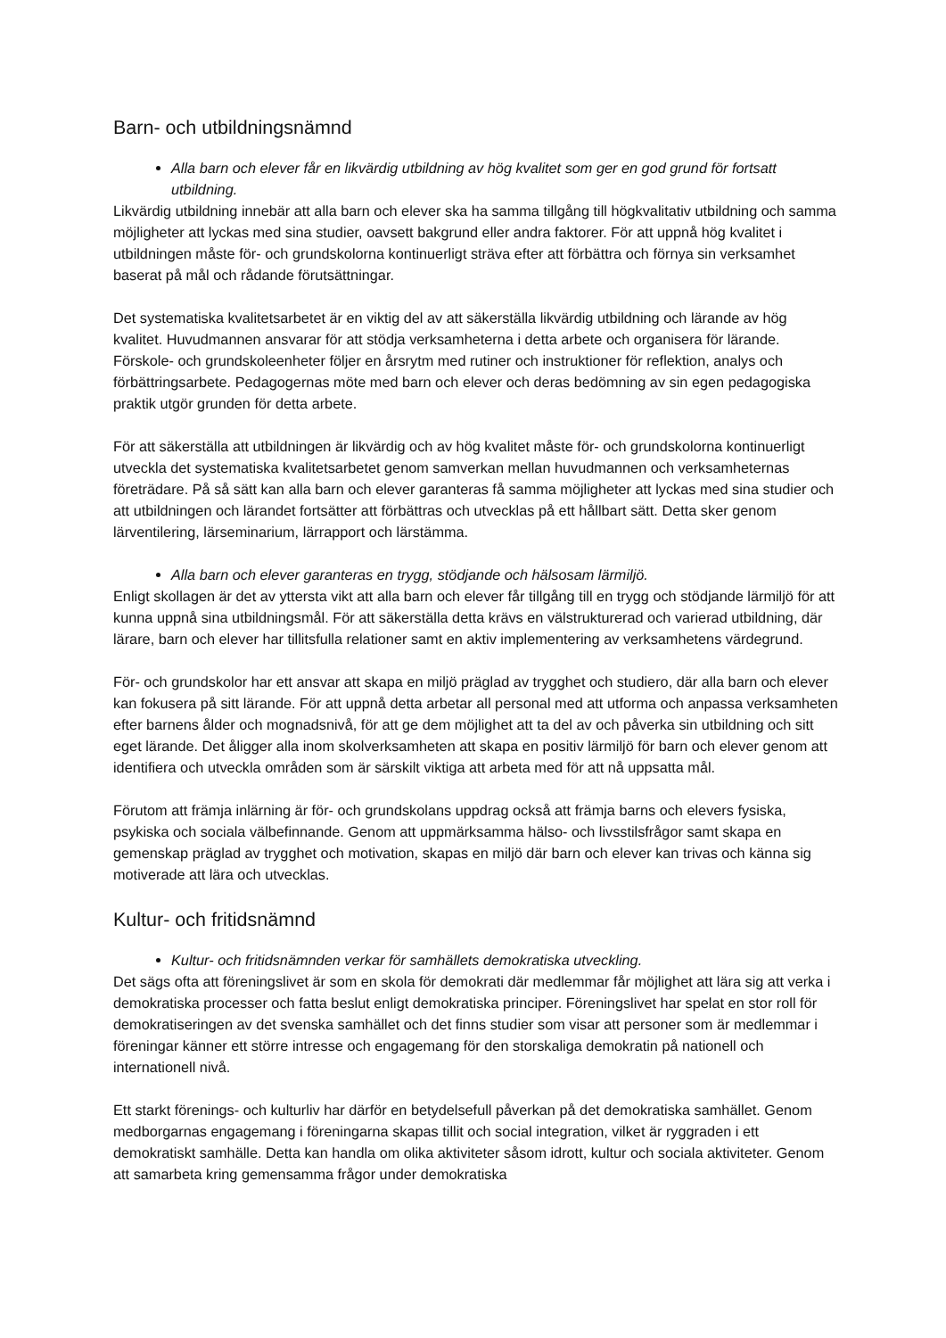Barn- och utbildningsnämnd
Alla barn och elever får en likvärdig utbildning av hög kvalitet som ger en god grund för fortsatt utbildning.
Likvärdig utbildning innebär att alla barn och elever ska ha samma tillgång till högkvalitativ utbildning och samma möjligheter att lyckas med sina studier, oavsett bakgrund eller andra faktorer. För att uppnå hög kvalitet i utbildningen måste för- och grundskolorna kontinuerligt sträva efter att förbättra och förnya sin verksamhet baserat på mål och rådande förutsättningar.
Det systematiska kvalitetsarbetet är en viktig del av att säkerställa likvärdig utbildning och lärande av hög kvalitet. Huvudmannen ansvarar för att stödja verksamheterna i detta arbete och organisera för lärande. Förskole- och grundskoleenheter följer en årsrytm med rutiner och instruktioner för reflektion, analys och förbättringsarbete. Pedagogernas möte med barn och elever och deras bedömning av sin egen pedagogiska praktik utgör grunden för detta arbete.
För att säkerställa att utbildningen är likvärdig och av hög kvalitet måste för- och grundskolorna kontinuerligt utveckla det systematiska kvalitetsarbetet genom samverkan mellan huvudmannen och verksamheternas företrädare. På så sätt kan alla barn och elever garanteras få samma möjligheter att lyckas med sina studier och att utbildningen och lärandet fortsätter att förbättras och utvecklas på ett hållbart sätt. Detta sker genom lärventilering, lärseminarium, lärrapport och lärstämma.
Alla barn och elever garanteras en trygg, stödjande och hälsosam lärmiljö.
Enligt skollagen är det av yttersta vikt att alla barn och elever får tillgång till en trygg och stödjande lärmiljö för att kunna uppnå sina utbildningsmål. För att säkerställa detta krävs en välstrukturerad och varierad utbildning, där lärare, barn och elever har tillitsfulla relationer samt en aktiv implementering av verksamhetens värdegrund.
För- och grundskolor har ett ansvar att skapa en miljö präglad av trygghet och studiero, där alla barn och elever kan fokusera på sitt lärande. För att uppnå detta arbetar all personal med att utforma och anpassa verksamheten efter barnens ålder och mognadsnivå, för att ge dem möjlighet att ta del av och påverka sin utbildning och sitt eget lärande. Det åligger alla inom skolverksamheten att skapa en positiv lärmiljö för barn och elever genom att identifiera och utveckla områden som är särskilt viktiga att arbeta med för att nå uppsatta mål.
Förutom att främja inlärning är för- och grundskolans uppdrag också att främja barns och elevers fysiska, psykiska och sociala välbefinnande. Genom att uppmärksamma hälso- och livsstilsfrågor samt skapa en gemenskap präglad av trygghet och motivation, skapas en miljö där barn och elever kan trivas och känna sig motiverade att lära och utvecklas.
Kultur- och fritidsnämnd
Kultur- och fritidsnämnden verkar för samhällets demokratiska utveckling.
Det sägs ofta att föreningslivet är som en skola för demokrati där medlemmar får möjlighet att lära sig att verka i demokratiska processer och fatta beslut enligt demokratiska principer. Föreningslivet har spelat en stor roll för demokratiseringen av det svenska samhället och det finns studier som visar att personer som är medlemmar i föreningar känner ett större intresse och engagemang för den storskaliga demokratin på nationell och internationell nivå.
Ett starkt förenings- och kulturliv har därför en betydelsefull påverkan på det demokratiska samhället. Genom medborgarnas engagemang i föreningarna skapas tillit och social integration, vilket är ryggraden i ett demokratiskt samhälle. Detta kan handla om olika aktiviteter såsom idrott, kultur och sociala aktiviteter. Genom att samarbeta kring gemensamma frågor under demokratiska